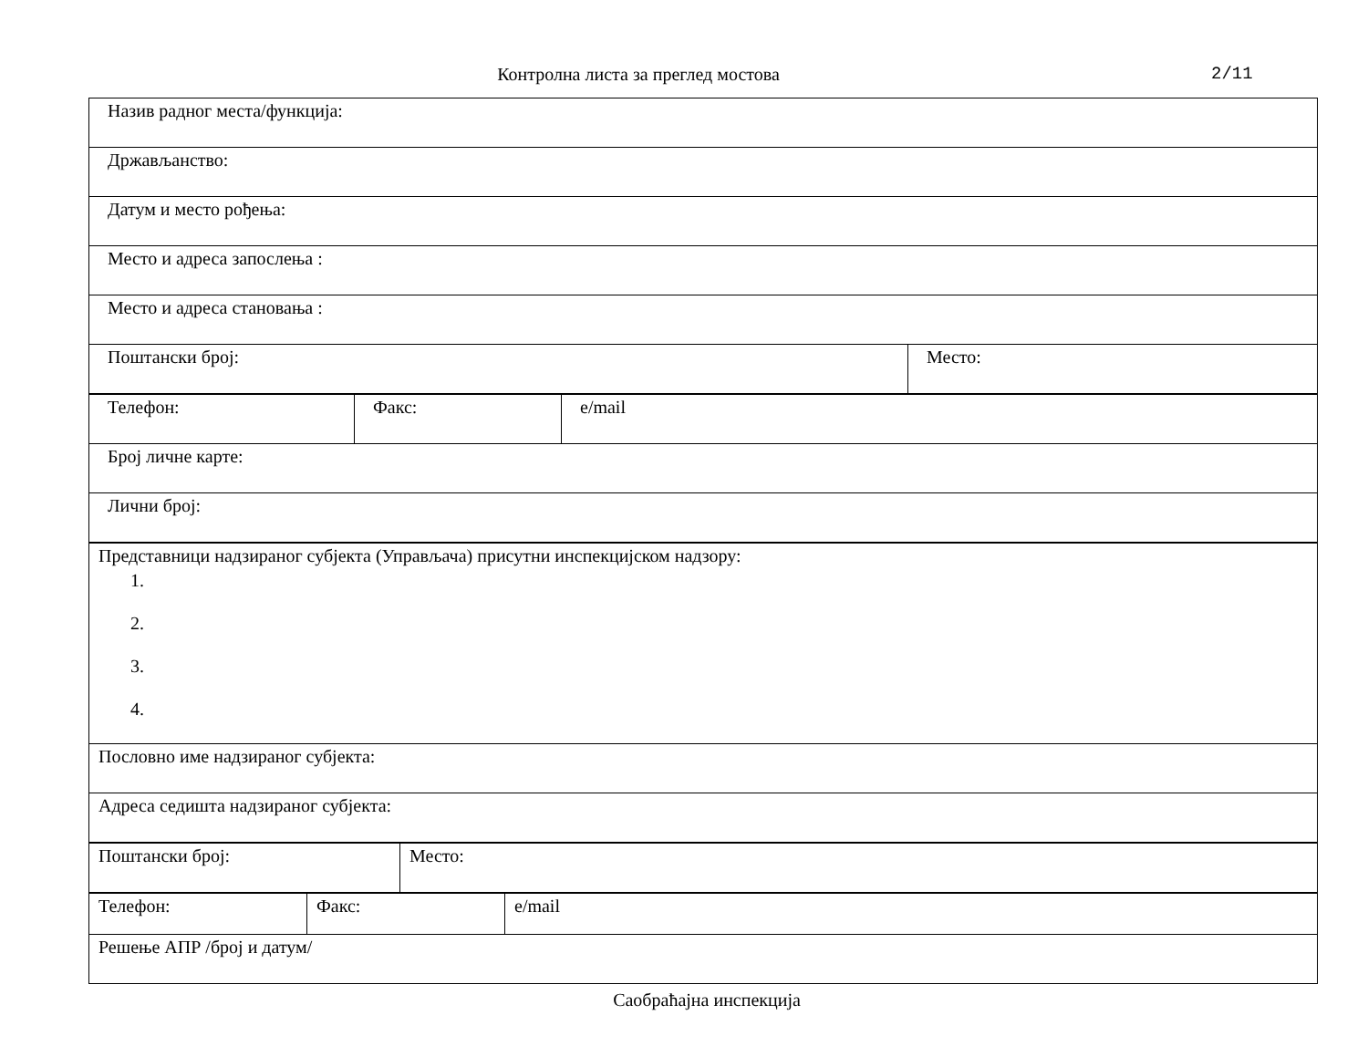Контролна листа за преглед мостова 2/11
| Назив радног места/функција: | |
| Држављанство: | |
| Датум и место рођења: | |
| Место и адреса запослења : | |
| Место и адреса становања : | |
| Поштански број: | Место: |
| Телефон: | Факс: | e/mail |
| Број личне карте: | | |
| Лични број: | | |
| Представници надзираног субјекта (Управљача) присутни инспекцијском надзору: 1. 2. 3. 4. |
| Пословно име надзираног субјекта: |
| Адреса седишта надзираног субјекта: |
| Поштански број: | Место: |
| Телефон: | Факс: | e/mail |
| Решење АПР /број и датум/ | | |
Саобраћајна инспекција